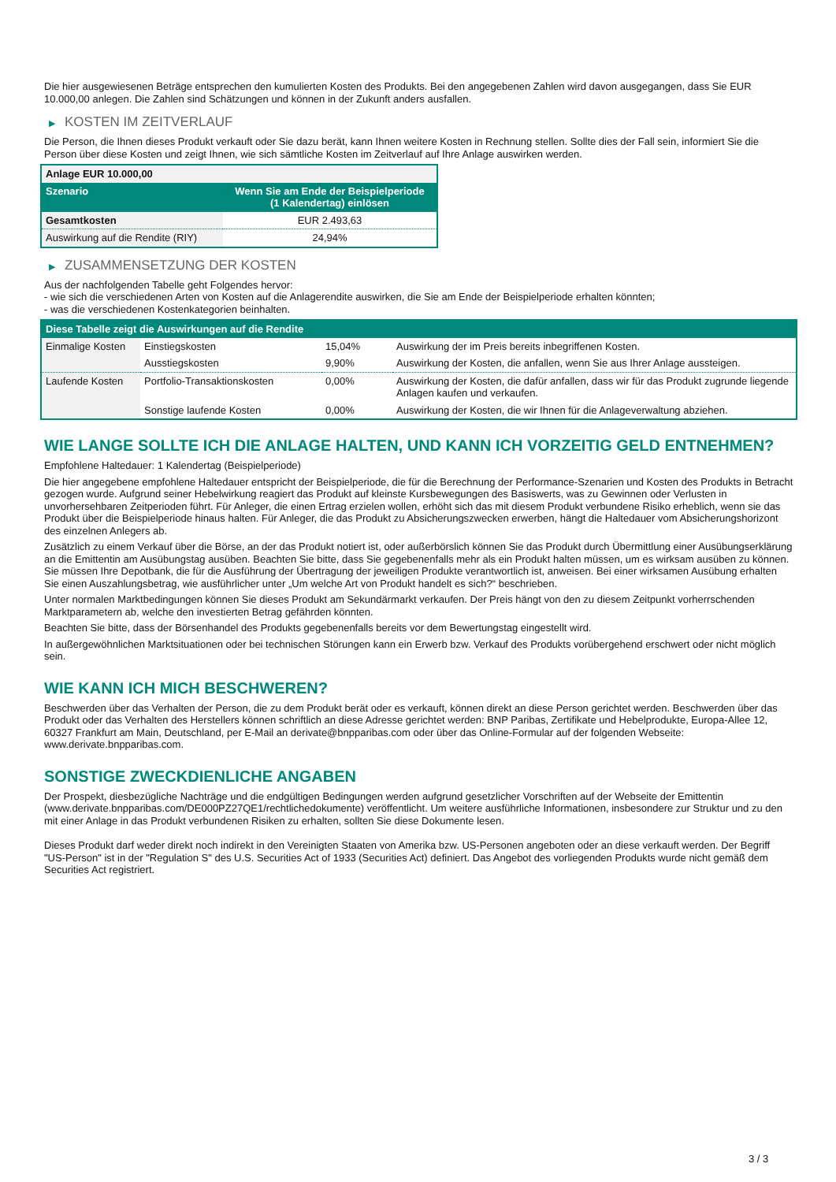Die hier ausgewiesenen Beträge entsprechen den kumulierten Kosten des Produkts. Bei den angegebenen Zahlen wird davon ausgegangen, dass Sie EUR 10.000,00 anlegen. Die Zahlen sind Schätzungen und können in der Zukunft anders ausfallen.
▶ KOSTEN IM ZEITVERLAUF
Die Person, die Ihnen dieses Produkt verkauft oder Sie dazu berät, kann Ihnen weitere Kosten in Rechnung stellen. Sollte dies der Fall sein, informiert Sie die Person über diese Kosten und zeigt Ihnen, wie sich sämtliche Kosten im Zeitverlauf auf Ihre Anlage auswirken werden.
| Anlage EUR 10.000,00 | |
| Szenario | Wenn Sie am Ende der Beispielperiode (1 Kalendertag) einlösen |
| Gesamtkosten | EUR 2.493,63 |
| Auswirkung auf die Rendite (RIY) | 24,94% |
▶ ZUSAMMENSETZUNG DER KOSTEN
Aus der nachfolgenden Tabelle geht Folgendes hervor:
- wie sich die verschiedenen Arten von Kosten auf die Anlagerendite auswirken, die Sie am Ende der Beispielperiode erhalten könnten;
- was die verschiedenen Kostenkategorien beinhalten.
| Diese Tabelle zeigt die Auswirkungen auf die Rendite | | | |
| --- | --- | --- | --- |
| Einmalige Kosten | Einstiegskosten | 15,04% | Auswirkung der im Preis bereits inbegriffenen Kosten. |
| | Ausstiegskosten | 9,90% | Auswirkung der Kosten, die anfallen, wenn Sie aus Ihrer Anlage aussteigen. |
| Laufende Kosten | Portfolio-Transaktionskosten | 0,00% | Auswirkung der Kosten, die dafür anfallen, dass wir für das Produkt zugrunde liegende Anlagen kaufen und verkaufen. |
| | Sonstige laufende Kosten | 0,00% | Auswirkung der Kosten, die wir Ihnen für die Anlageverwaltung abziehen. |
WIE LANGE SOLLTE ICH DIE ANLAGE HALTEN, UND KANN ICH VORZEITIG GELD ENTNEHMEN?
Empfohlene Haltedauer: 1 Kalendertag (Beispielperiode)
Die hier angegebene empfohlene Haltedauer entspricht der Beispielperiode, die für die Berechnung der Performance-Szenarien und Kosten des Produkts in Betracht gezogen wurde. Aufgrund seiner Hebelwirkung reagiert das Produkt auf kleinste Kursbewegungen des Basiswerts, was zu Gewinnen oder Verlusten in unvorhersehbaren Zeitperioden führt. Für Anleger, die einen Ertrag erzielen wollen, erhöht sich das mit diesem Produkt verbundene Risiko erheblich, wenn sie das Produkt über die Beispielperiode hinaus halten. Für Anleger, die das Produkt zu Absicherungszwecken erwerben, hängt die Haltedauer vom Absicherungshorizont des einzelnen Anlegers ab.
Zusätzlich zu einem Verkauf über die Börse, an der das Produkt notiert ist, oder außerbörslich können Sie das Produkt durch Übermittlung einer Ausübungserklärung an die Emittentin am Ausübungstag ausüben. Beachten Sie bitte, dass Sie gegebenenfalls mehr als ein Produkt halten müssen, um es wirksam ausüben zu können. Sie müssen Ihre Depotbank, die für die Ausführung der Übertragung der jeweiligen Produkte verantwortlich ist, anweisen. Bei einer wirksamen Ausübung erhalten Sie einen Auszahlungsbetrag, wie ausführlicher unter „Um welche Art von Produkt handelt es sich?“ beschrieben.
Unter normalen Marktbedingungen können Sie dieses Produkt am Sekundärmarkt verkaufen. Der Preis hängt von den zu diesem Zeitpunkt vorherrschenden Marktparametern ab, welche den investierten Betrag gefährden könnten.
Beachten Sie bitte, dass der Börsenhandel des Produkts gegebenenfalls bereits vor dem Bewertungstag eingestellt wird.
In außergewöhnlichen Marktsituationen oder bei technischen Störungen kann ein Erwerb bzw. Verkauf des Produkts vorübergehend erschwert oder nicht möglich sein.
WIE KANN ICH MICH BESCHWEREN?
Beschwerden über das Verhalten der Person, die zu dem Produkt berät oder es verkauft, können direkt an diese Person gerichtet werden. Beschwerden über das Produkt oder das Verhalten des Herstellers können schriftlich an diese Adresse gerichtet werden: BNP Paribas, Zertifikate und Hebelprodukte, Europa-Allee 12, 60327 Frankfurt am Main, Deutschland, per E-Mail an derivate@bnpparibas.com oder über das Online-Formular auf der folgenden Webseite: www.derivate.bnpparibas.com.
SONSTIGE ZWECKDIENLICHE ANGABEN
Der Prospekt, diesbezügliche Nachträge und die endgültigen Bedingungen werden aufgrund gesetzlicher Vorschriften auf der Webseite der Emittentin (www.derivate.bnpparibas.com/DE000PZ27QE1/rechtlichedokumente) veröffentlicht. Um weitere ausführliche Informationen, insbesondere zur Struktur und zu den mit einer Anlage in das Produkt verbundenen Risiken zu erhalten, sollten Sie diese Dokumente lesen.
Dieses Produkt darf weder direkt noch indirekt in den Vereinigten Staaten von Amerika bzw. US-Personen angeboten oder an diese verkauft werden. Der Begriff "US-Person" ist in der "Regulation S" des U.S. Securities Act of 1933 (Securities Act) definiert. Das Angebot des vorliegenden Produkts wurde nicht gemäß dem Securities Act registriert.
3 / 3